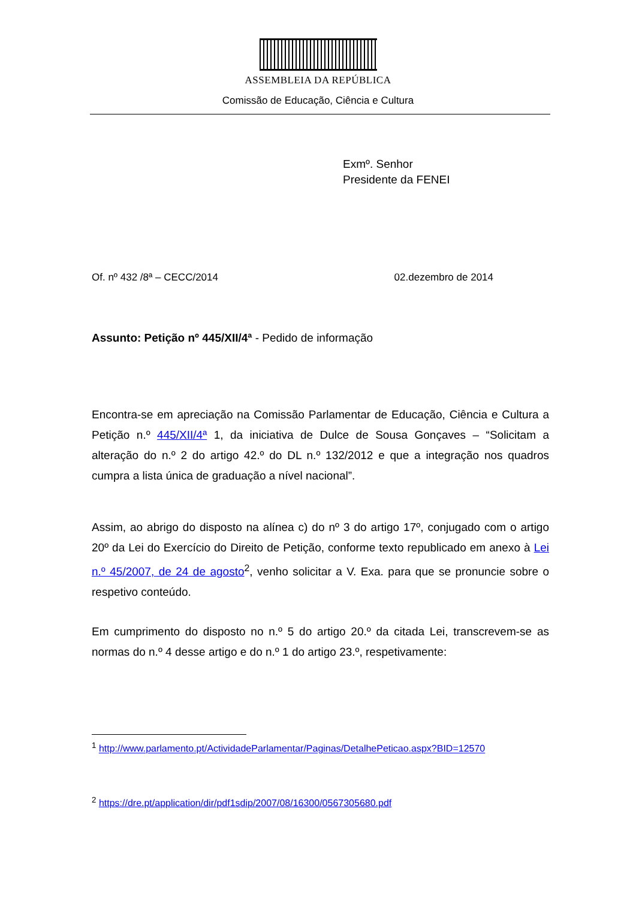ASSEMBLEIA DA REPÚBLICA
Comissão de Educação, Ciência e Cultura
Exmº. Senhor
Presidente da FENEI
Of. nº 432 /8ª – CECC/2014 02.dezembro de 2014
Assunto: Petição nº 445/XII/4ª - Pedido de informação
Encontra-se em apreciação na Comissão Parlamentar de Educação, Ciência e Cultura a Petição n.º 445/XII/4ª 1, da iniciativa de Dulce de Sousa Gonçaves – “Solicitam a alteração do n.º 2 do artigo 42.º do DL n.º 132/2012 e que a integração nos quadros cumpra a lista única de graduação a nível nacional”.
Assim, ao abrigo do disposto na alínea c) do nº 3 do artigo 17º, conjugado com o artigo 20º da Lei do Exercício do Direito de Petição, conforme texto republicado em anexo à Lei n.º 45/2007, de 24 de agosto<sup>2</sup>, venho solicitar a V. Exa. para que se pronuncie sobre o respetivo conteúdo.
Em cumprimento do disposto no n.º 5 do artigo 20.º da citada Lei, transcrevem-se as normas do n.º 4 desse artigo e do n.º 1 do artigo 23.º, respetivamente:
<sup>1</sup> http://www.parlamento.pt/ActividadeParlamentar/Paginas/DetalhePeticao.aspx?BID=12570
<sup>2</sup> https://dre.pt/application/dir/pdf1sdip/2007/08/16300/0567305680.pdf